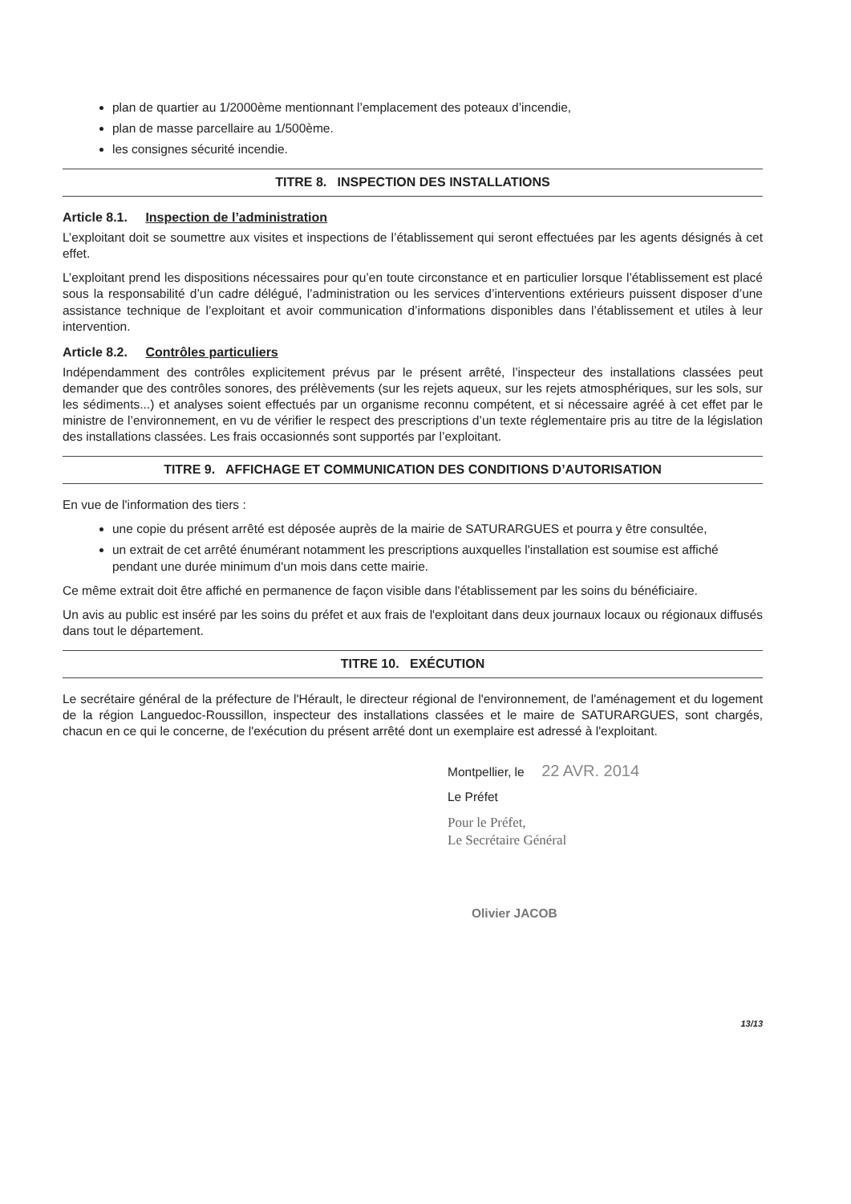plan de quartier au 1/2000ème mentionnant l’emplacement des poteaux d’incendie,
plan de masse parcellaire au 1/500ème.
les consignes sécurité incendie.
TITRE 8. INSPECTION DES INSTALLATIONS
Article 8.1. Inspection de l’administration
L’exploitant doit se soumettre aux visites et inspections de l’établissement qui seront effectuées par les agents désignés à cet effet.
L’exploitant prend les dispositions nécessaires pour qu’en toute circonstance et en particulier lorsque l’établissement est placé sous la responsabilité d’un cadre délégué, l’administration ou les services d’interventions extérieurs puissent disposer d’une assistance technique de l’exploitant et avoir communication d’informations disponibles dans l’établissement et utiles à leur intervention.
Article 8.2. Contrôles particuliers
Indépendamment des contrôles explicitement prévus par le présent arrêté, l’inspecteur des installations classées peut demander que des contrôles sonores, des prélèvements (sur les rejets aqueux, sur les rejets atmosphériques, sur les sols, sur les sédiments...) et analyses soient effectués par un organisme reconnu compétent, et si nécessaire agréé à cet effet par le ministre de l’environnement, en vu de vérifier le respect des prescriptions d’un texte réglementaire pris au titre de la législation des installations classées. Les frais occasionnés sont supportés par l’exploitant.
TITRE 9. AFFICHAGE ET COMMUNICATION DES CONDITIONS D’AUTORISATION
En vue de l'information des tiers :
une copie du présent arrêté est déposée auprès de la mairie de SATURARGUES et pourra y être consultée,
un extrait de cet arrêté énumérant notamment les prescriptions auxquelles l'installation est soumise est affiché pendant une durée minimum d'un mois dans cette mairie.
Ce même extrait doit être affiché en permanence de façon visible dans l'établissement par les soins du bénéficiaire.
Un avis au public est inséré par les soins du préfet et aux frais de l'exploitant dans deux journaux locaux ou régionaux diffusés dans tout le département.
TITRE 10. EXÉCUTION
Le secrétaire général de la préfecture de l'Hérault, le directeur régional de l'environnement, de l'aménagement et du logement de la région Languedoc-Roussillon, inspecteur des installations classées et le maire de SATURARGUES, sont chargés, chacun en ce qui le concerne, de l'exécution du présent arrêté dont un exemplaire est adressé à l'exploitant.
Montpellier, le 22 AVR. 2014
Le Préfet
Pour le Préfet,
Le Secrétaire Général
Olivier JACOB
13/13